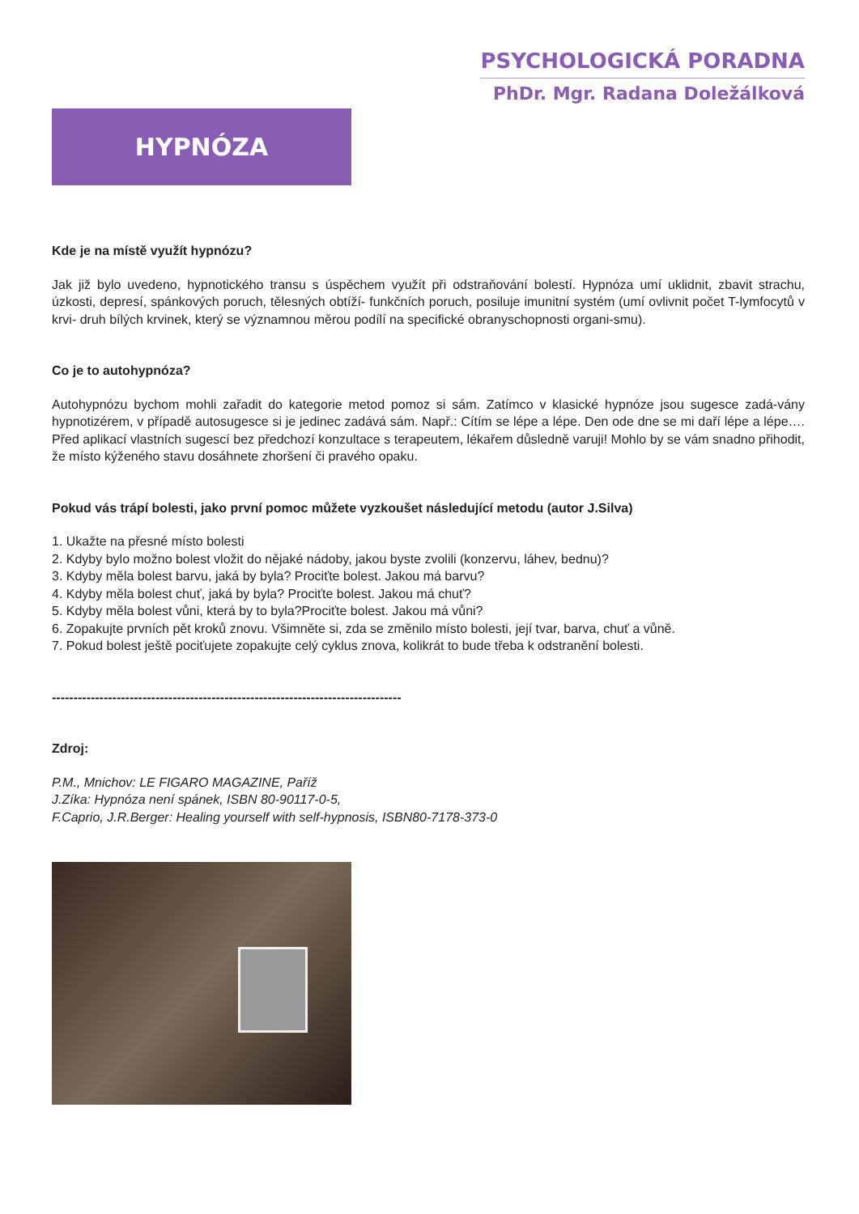PSYCHOLOGICKÁ PORADNA
PhDr. Mgr. Radana Doležálková
HYPNÓZA
Kde je na místě využít hypnózu?
Jak již bylo uvedeno, hypnotického transu s úspěchem využít při odstraňování bolestí. Hypnóza umí uklidnit, zbavit strachu, úzkosti, depresí, spánkových poruch, tělesných obtíží- funkčních poruch, posiluje imunitní systém (umí ovlivnit počet T-lymfocytů v krvi- druh bílých krvinek, který se významnou měrou podílí na specifické obranyschopnosti organi-smu).
Co je to autohypnóza?
Autohypnózu bychom mohli zařadit do kategorie metod pomoz si sám. Zatímco v klasické hypnóze jsou sugesce zadá-vány hypnotizérem, v případě autosugesce si je jedinec zadává sám. Např.: Cítím se lépe a lépe. Den ode dne se mi daří lépe a lépe…. Před aplikací vlastních sugescí bez předchozí konzultace s terapeutem, lékařem důsledně varuji! Mohlo by se vám snadno přihodit, že místo kýženého stavu dosáhnete zhoršení či pravého opaku.
Pokud vás trápí bolesti, jako první pomoc můžete vyzkoušet následující metodu (autor J.Silva)
1. Ukažte na přesné místo bolesti
2. Kdyby bylo možno bolest vložit do nějaké nádoby, jakou byste zvolili (konzervu, láhev, bednu)?
3. Kdyby měla bolest barvu, jaká by byla? Prociťte bolest. Jakou má barvu?
4. Kdyby měla bolest chuť, jaká by byla? Prociťte bolest. Jakou má chuť?
5. Kdyby měla bolest vůni, která by to byla?Prociťte bolest. Jakou má vůni?
6. Zopakujte prvních pět kroků znovu. Všimněte si, zda se změnilo místo bolesti, její tvar, barva, chuť a vůně.
7. Pokud bolest ještě pociťujete zopakujte celý cyklus znova, kolikrát to bude třeba k odstranění bolesti.
---------------------------------------------------------------------------------
Zdroj:
P.M., Mnichov: LE FIGARO MAGAZINE, Paříž
J.Zíka: Hypnóza není spánek, ISBN 80-90117-0-5,
F.Caprio, J.R.Berger: Healing yourself with self-hypnosis, ISBN80-7178-373-0